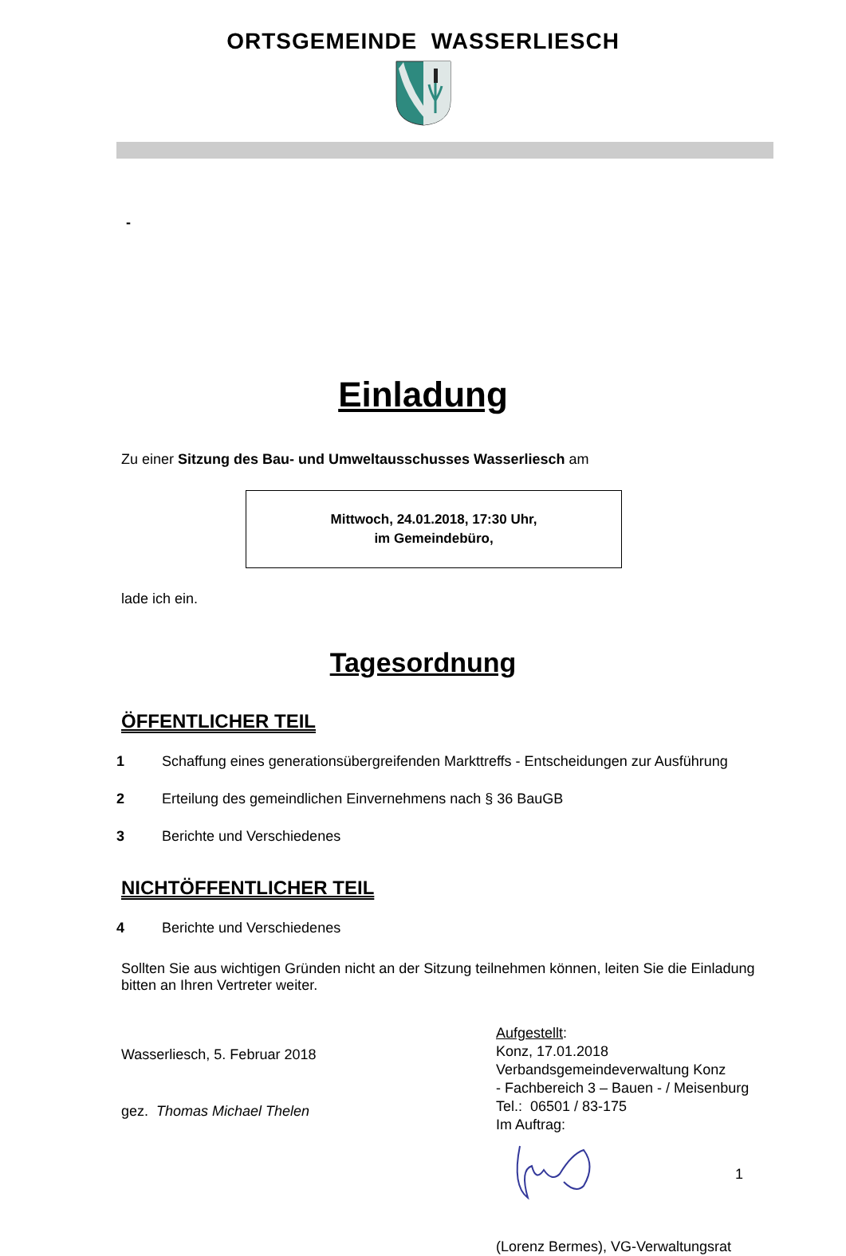ORTSGEMEINDE WASSERLIESCH
-
Einladung
Zu einer Sitzung des Bau- und Umweltausschusses Wasserliesch am
Mittwoch, 24.01.2018, 17:30 Uhr,
im Gemeindebüro,
lade ich ein.
Tagesordnung
ÖFFENTLICHER TEIL
1 Schaffung eines generationsübergreifenden Markttreffs - Entscheidungen zur Ausführung
2 Erteilung des gemeindlichen Einvernehmens nach § 36 BauGB
3 Berichte und Verschiedenes
NICHTÖFFENTLICHER TEIL
4 Berichte und Verschiedenes
Sollten Sie aus wichtigen Gründen nicht an der Sitzung teilnehmen können, leiten Sie die Einladung bitten an Ihren Vertreter weiter.
Wasserliesch, 5. Februar 2018
gez. Thomas Michael Thelen
Aufgestellt:
Konz, 17.01.2018
Verbandsgemeindeverwaltung Konz
- Fachbereich 3 – Bauen - / Meisenburg
Tel.: 06501 / 83-175
Im Auftrag:
1
(Lorenz Bermes), VG-Verwaltungsrat